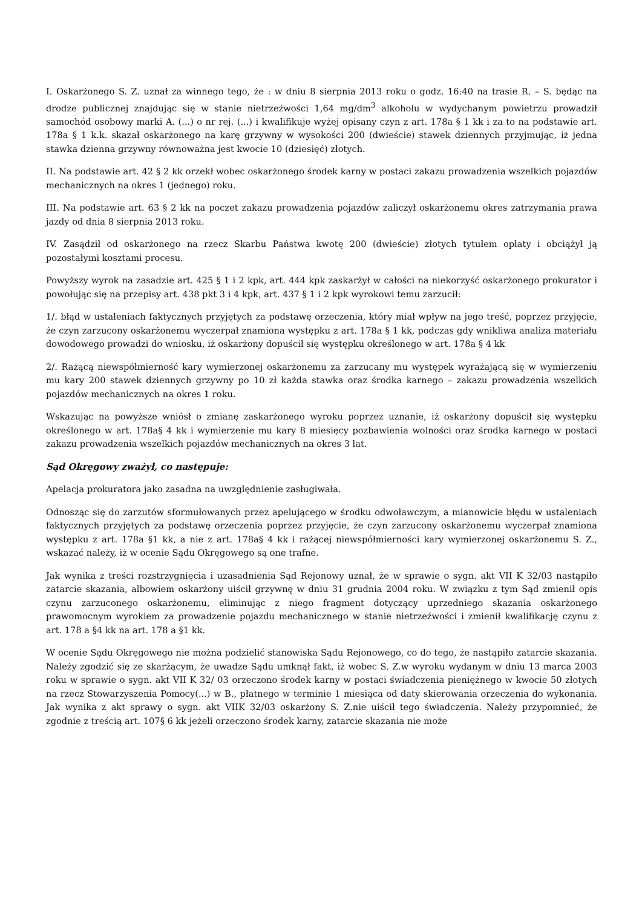I. Oskarżonego S. Z. uznał za winnego tego, że : w dniu 8 sierpnia 2013 roku o godz. 16:40 na trasie R. – S. będąc na drodze publicznej znajdując się w stanie nietrzeźwości 1,64 mg/dm<sup>3</sup> alkoholu w wydychanym powietrzu prowadził samochód osobowy marki A. (...) o nr rej. (...) i kwalifikuje wyżej opisany czyn z art. 178a § 1 kk i za to na podstawie art. 178a § 1 k.k. skazał oskarżonego na karę grzywny w wysokości 200 (dwieście) stawek dziennych przyjmując, iż jedna stawka dzienna grzywny równoważna jest kwocie 10 (dziesięć) złotych.
II. Na podstawie art. 42 § 2 kk orzekł wobec oskarżonego środek karny w postaci zakazu prowadzenia wszelkich pojazdów mechanicznych na okres 1 (jednego) roku.
III. Na podstawie art. 63 § 2 kk na poczet zakazu prowadzenia pojazdów zaliczył oskarżonemu okres zatrzymania prawa jazdy od dnia 8 sierpnia 2013 roku.
IV. Zasądził od oskarżonego na rzecz Skarbu Państwa kwotę 200 (dwieście) złotych tytułem opłaty i obciążył ją pozostałymi kosztami procesu.
Powyższy wyrok na zasadzie art. 425 § 1 i 2 kpk, art. 444 kpk zaskarżył w całości na niekorzyść oskarżonego prokurator i powołując się na przepisy art. 438 pkt 3 i 4 kpk, art. 437 § 1 i 2 kpk wyrokowi temu zarzucił:
1/. błąd w ustaleniach faktycznych przyjętych za podstawę orzeczenia, który miał wpływ na jego treść, poprzez przyjęcie, że czyn zarzucony oskarżonemu wyczerpał znamiona występku z art. 178a § 1 kk, podczas gdy wnikliwa analiza materiału dowodowego prowadzi do wniosku, iż oskarżony dopuścił się występku określonego w art. 178a § 4 kk
2/. Rażącą niewspółmierność kary wymierzonej oskarżonemu za zarzucany mu występek wyrażającą się w wymierzeniu mu kary 200 stawek dziennych grzywny po 10 zł każda stawka oraz środka karnego – zakazu prowadzenia wszelkich pojazdów mechanicznych na okres 1 roku.
Wskazując na powyższe wniósł o zmianę zaskarżonego wyroku poprzez uznanie, iż oskarżony dopuścił się występku określonego w art. 178a§ 4 kk i wymierzenie mu kary 8 miesięcy pozbawienia wolności oraz środka karnego w postaci zakazu prowadzenia wszelkich pojazdów mechanicznych na okres 3 lat.
Sąd Okręgowy zważył, co następuje:
Apelacja prokuratora jako zasadna na uwzględnienie zasługiwała.
Odnosząc się do zarzutów sformułowanych przez apelującego w środku odwoławczym, a mianowicie błędu w ustaleniach faktycznych przyjętych za podstawę orzeczenia poprzez przyjęcie, że czyn zarzucony oskarżonemu wyczerpał znamiona występku z art. 178a §1 kk, a nie z art. 178a§ 4 kk i rażącej niewspółmierności kary wymierzonej oskarżonemu S. Z., wskazać należy, iż w ocenie Sądu Okręgowego są one trafne.
Jak wynika z treści rozstrzygnięcia i uzasadnienia Sąd Rejonowy uznał, że w sprawie o sygn. akt VII K 32/03 nastąpiło zatarcie skazania, albowiem oskarżony uiścił grzywnę w dniu 31 grudnia 2004 roku. W związku z tym Sąd zmienił opis czynu zarzuconego oskarżonemu, eliminując z niego fragment dotyczący uprzedniego skazania oskarżonego prawomocnym wyrokiem za prowadzenie pojazdu mechanicznego w stanie nietrzeźwości i zmienił kwalifikację czynu z art. 178 a §4 kk na art. 178 a §1 kk.
W ocenie Sądu Okręgowego nie można podzielić stanowiska Sądu Rejonowego, co do tego, że nastąpiło zatarcie skazania. Należy zgodzić się ze skarżącym, że uwadze Sądu umknął fakt, iż wobec S. Z.w wyroku wydanym w dniu 13 marca 2003 roku w sprawie o sygn. akt VII K 32/ 03 orzeczono środek karny w postaci świadczenia pieniężnego w kwocie 50 złotych na rzecz Stowarzyszenia Pomocy(...) w B., płatnego w terminie 1 miesiąca od daty skierowania orzeczenia do wykonania. Jak wynika z akt sprawy o sygn. akt VIIK 32/03 oskarżony S. Z.nie uiścił tego świadczenia. Należy przypomnieć, że zgodnie z treścią art. 107§ 6 kk jeżeli orzeczono środek karny, zatarcie skazania nie może